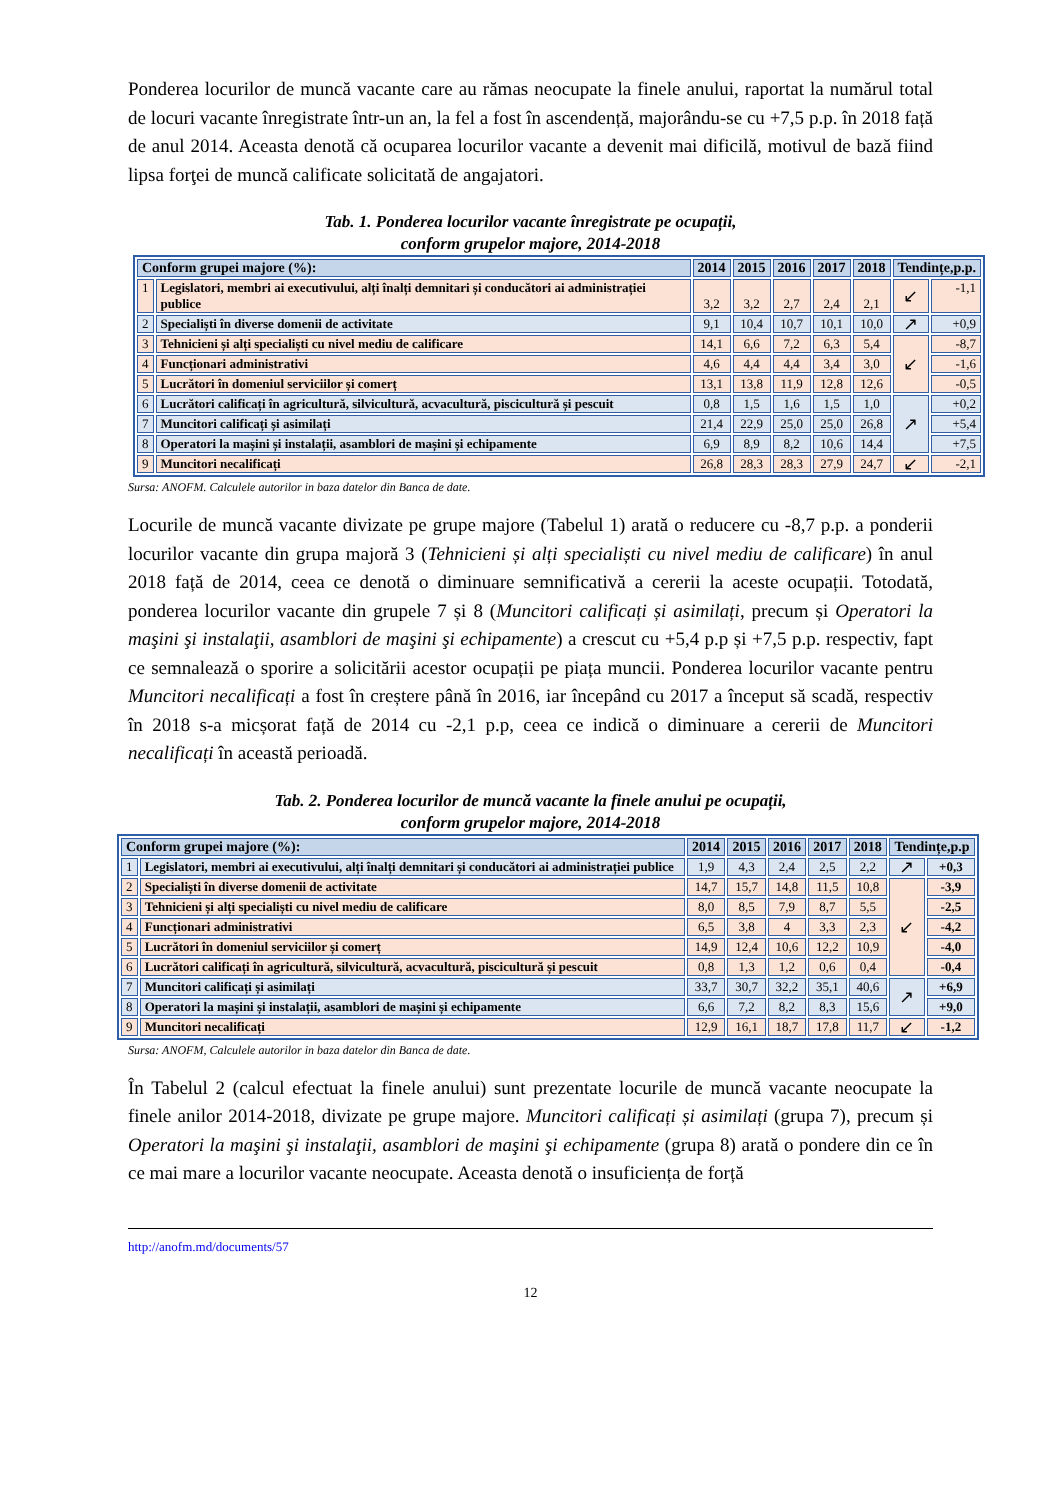Ponderea locurilor de muncă vacante care au rămas neocupate la finele anului, raportat la numărul total de locuri vacante înregistrate într-un an, la fel a fost în ascendență, majorându-se cu +7,5 p.p. în 2018 față de anul 2014. Aceasta denotă că ocuparea locurilor vacante a devenit mai dificilă, motivul de bază fiind lipsa forţei de muncă calificate solicitată de angajatori.
Tab. 1. Ponderea locurilor vacante înregistrate pe ocupații,
conform grupelor majore, 2014-2018
| Conform grupei majore (%): | | 2014 | 2015 | 2016 | 2017 | 2018 | Tendințe,p.p. | |
| --- | --- | --- | --- | --- | --- | --- | --- | --- |
| 1 | Legislatori, membri ai executivului, alți înalți demnitari și conducători ai administrației publice | 3,2 | 3,2 | 2,7 | 2,4 | 2,1 | ↙ | -1,1 |
| 2 | Specialiști în diverse domenii de activitate | 9,1 | 10,4 | 10,7 | 10,1 | 10,0 | ↗ | +0,9 |
| 3 | Tehnicieni și alți specialiști cu nivel mediu de calificare | 14,1 | 6,6 | 7,2 | 6,3 | 5,4 | ↙ | -8,7 |
| 4 | Funcționari administrativi | 4,6 | 4,4 | 4,4 | 3,4 | 3,0 | | -1,6 |
| 5 | Lucrători în domeniul serviciilor și comerț | 13,1 | 13,8 | 11,9 | 12,8 | 12,6 | | -0,5 |
| 6 | Lucrători calificați în agricultură, silvicultură, acvacultură, piscicultură și pescuit | 0,8 | 1,5 | 1,6 | 1,5 | 1,0 | ↗ | +0,2 |
| 7 | Muncitori calificați și asimilați | 21,4 | 22,9 | 25,0 | 25,0 | 26,8 | | +5,4 |
| 8 | Operatori la mașini și instalații, asamblori de mașini și echipamente | 6,9 | 8,9 | 8,2 | 10,6 | 14,4 | | +7,5 |
| 9 | Muncitori necalificați | 26,8 | 28,3 | 28,3 | 27,9 | 24,7 | ↙ | -2,1 |
Sursa: ANOFM. Calculele autorilor in baza datelor din Banca de date.
Locurile de muncă vacante divizate pe grupe majore (Tabelul 1) arată o reducere cu -8,7 p.p. a ponderii locurilor vacante din grupa majoră 3 (Tehnicieni și alți specialiști cu nivel mediu de calificare) în anul 2018 față de 2014, ceea ce denotă o diminuare semnificativă a cererii la aceste ocupații. Totodată, ponderea locurilor vacante din grupele 7 și 8 (Muncitori calificați și asimilați, precum și Operatori la maşini şi instalaţii, asamblori de maşini şi echipamente) a crescut cu +5,4 p.p și +7,5 p.p. respectiv, fapt ce semnalează o sporire a solicitării acestor ocupații pe piața muncii. Ponderea locurilor vacante pentru Muncitori necalificați a fost în creștere până în 2016, iar începând cu 2017 a început să scadă, respectiv în 2018 s-a micșorat față de 2014 cu -2,1 p.p, ceea ce indică o diminuare a cererii de Muncitori necalificați în această perioadă.
Tab. 2. Ponderea locurilor de muncă vacante la finele anului pe ocupații,
conform grupelor majore, 2014-2018
| Conform grupei majore (%): | | 2014 | 2015 | 2016 | 2017 | 2018 | Tendințe,p.p | |
| --- | --- | --- | --- | --- | --- | --- | --- | --- |
| 1 | Legislatori, membri ai executivului, alți înalți demnitari și conducători ai administrației publice | 1,9 | 4,3 | 2,4 | 2,5 | 2,2 | ↗ | +0,3 |
| 2 | Specialiști în diverse domenii de activitate | 14,7 | 15,7 | 14,8 | 11,5 | 10,8 | ↙ | -3,9 |
| 3 | Tehnicieni și alți specialiști cu nivel mediu de calificare | 8,0 | 8,5 | 7,9 | 8,7 | 5,5 | | -2,5 |
| 4 | Funcționari administrativi | 6,5 | 3,8 | 4 | 3,3 | 2,3 | | -4,2 |
| 5 | Lucrători în domeniul serviciilor și comerț | 14,9 | 12,4 | 10,6 | 12,2 | 10,9 | | -4,0 |
| 6 | Lucrători calificați în agricultură, silvicultură, acvacultură, piscicultură și pescuit | 0,8 | 1,3 | 1,2 | 0,6 | 0,4 | | -0,4 |
| 7 | Muncitori calificați și asimilați | 33,7 | 30,7 | 32,2 | 35,1 | 40,6 | ↗ | +6,9 |
| 8 | Operatori la mașini și instalații, asamblori de mașini și echipamente | 6,6 | 7,2 | 8,2 | 8,3 | 15,6 | | +9,0 |
| 9 | Muncitori necalificați | 12,9 | 16,1 | 18,7 | 17,8 | 11,7 | ↙ | -1,2 |
Sursa: ANOFM, Calculele autorilor in baza datelor din Banca de date.
În Tabelul 2 (calcul efectuat la finele anului) sunt prezentate locurile de muncă vacante neocupate la finele anilor 2014-2018, divizate pe grupe majore. Muncitori calificați și asimilați (grupa 7), precum și Operatori la maşini şi instalaţii, asamblori de maşini şi echipamente (grupa 8) arată o pondere din ce în ce mai mare a locurilor vacante neocupate. Aceasta denotă o insuficiența de forță
http://anofm.md/documents/57
12